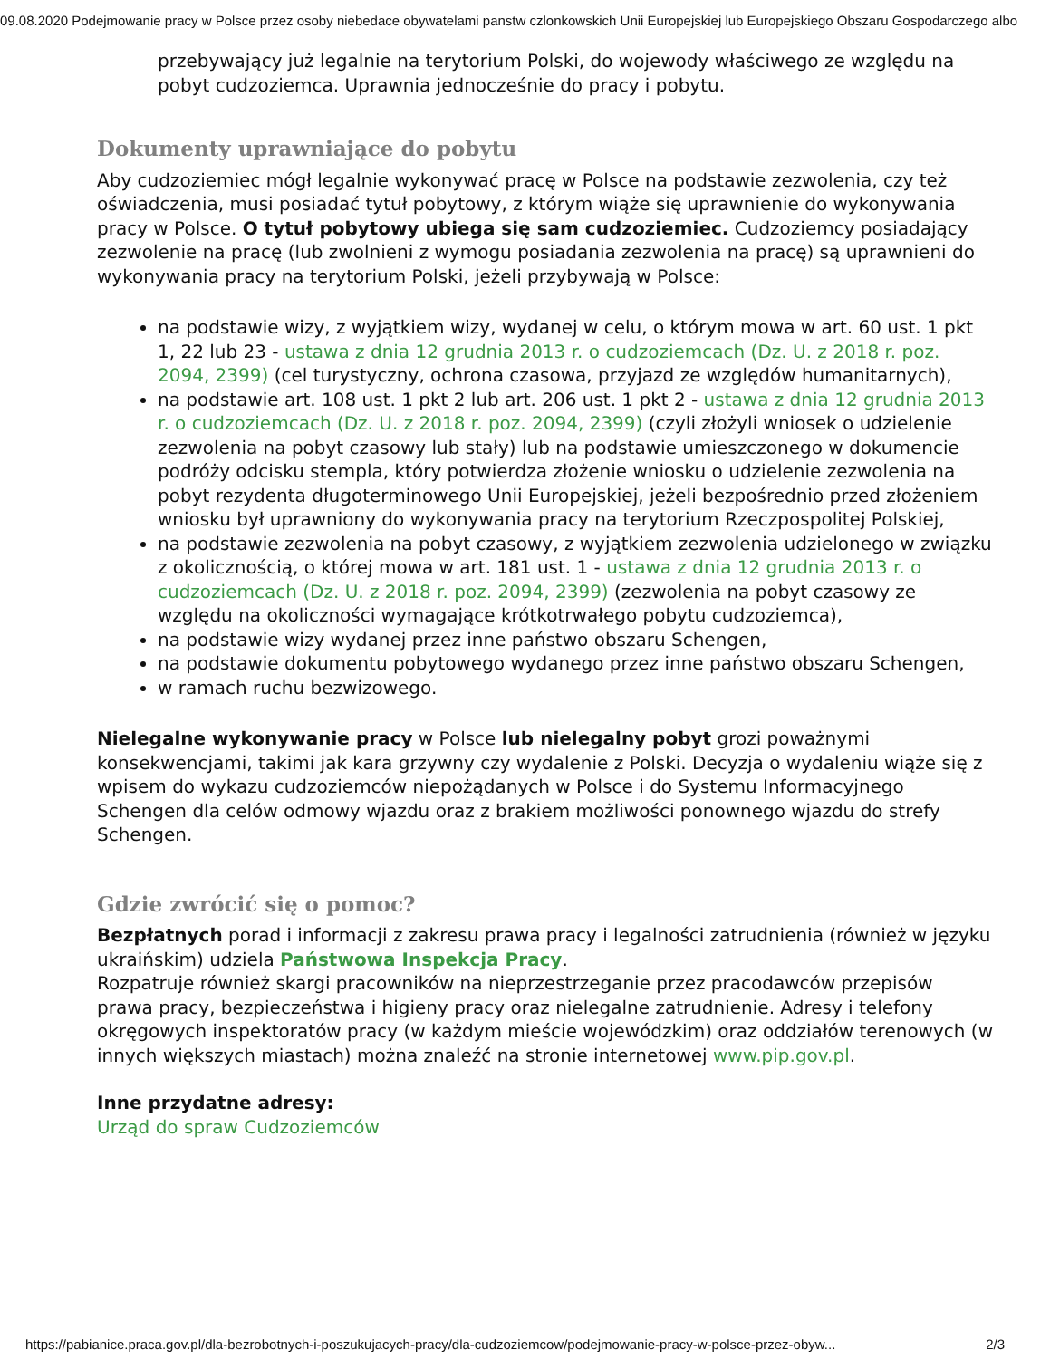09.08.2020 Podejmowanie pracy w Polsce przez osoby niebedace obywatelami panstw czlonkowskich Unii Europejskiej lub Europejskiego Obszaru Gospodarczego albo
przebywający już legalnie na terytorium Polski, do wojewody właściwego ze względu na pobyt cudzoziemca. Uprawnia jednocześnie do pracy i pobytu.
Dokumenty uprawniające do pobytu
Aby cudzoziemiec mógł legalnie wykonywać pracę w Polsce na podstawie zezwolenia, czy też oświadczenia, musi posiadać tytuł pobytowy, z którym wiąże się uprawnienie do wykonywania pracy w Polsce. O tytuł pobytowy ubiega się sam cudzoziemiec. Cudzoziemcy posiadający zezwolenie na pracę (lub zwolnieni z wymogu posiadania zezwolenia na pracę) są uprawnieni do wykonywania pracy na terytorium Polski, jeżeli przybywają w Polsce:
na podstawie wizy, z wyjątkiem wizy, wydanej w celu, o którym mowa w art. 60 ust. 1 pkt 1, 22 lub 23 - ustawa z dnia 12 grudnia 2013 r. o cudzoziemcach (Dz. U. z 2018 r. poz. 2094, 2399) (cel turystyczny, ochrona czasowa, przyjazd ze względów humanitarnych),
na podstawie art. 108 ust. 1 pkt 2 lub art. 206 ust. 1 pkt 2 - ustawa z dnia 12 grudnia 2013 r. o cudzoziemcach (Dz. U. z 2018 r. poz. 2094, 2399) (czyli złożyli wniosek o udzielenie zezwolenia na pobyt czasowy lub stały) lub na podstawie umieszczonego w dokumencie podróży odcisku stempla, który potwierdza złożenie wniosku o udzielenie zezwolenia na pobyt rezydenta długoterminowego Unii Europejskiej, jeżeli bezpośrednio przed złożeniem wniosku był uprawniony do wykonywania pracy na terytorium Rzeczpospolitej Polskiej,
na podstawie zezwolenia na pobyt czasowy, z wyjątkiem zezwolenia udzielonego w związku z okolicznością, o której mowa w art. 181 ust. 1 - ustawa z dnia 12 grudnia 2013 r. o cudzoziemcach (Dz. U. z 2018 r. poz. 2094, 2399) (zezwolenia na pobyt czasowy ze względu na okoliczności wymagające krótkotrwałego pobytu cudzoziemca),
na podstawie wizy wydanej przez inne państwo obszaru Schengen,
na podstawie dokumentu pobytowego wydanego przez inne państwo obszaru Schengen,
w ramach ruchu bezwizowego.
Nielegalne wykonywanie pracy w Polsce lub nielegalny pobyt grozi poważnymi konsekwencjami, takimi jak kara grzywny czy wydalenie z Polski. Decyzja o wydaleniu wiąże się z wpisem do wykazu cudzoziemców niepożądanych w Polsce i do Systemu Informacyjnego Schengen dla celów odmowy wjazdu oraz z brakiem możliwości ponownego wjazdu do strefy Schengen.
Gdzie zwrócić się o pomoc?
Bezpłatnych porad i informacji z zakresu prawa pracy i legalności zatrudnienia (również w języku ukraińskim) udziela Państwowa Inspekcja Pracy.
Rozpatruje również skargi pracowników na nieprzestrzeganie przez pracodawców przepisów prawa pracy, bezpieczeństwa i higieny pracy oraz nielegalne zatrudnienie. Adresy i telefony okręgowych inspektoratów pracy (w każdym mieście wojewódzkim) oraz oddziałów terenowych (w innych większych miastach) można znaleźć na stronie internetowej www.pip.gov.pl.
Inne przydatne adresy:
Urząd do spraw Cudzoziemców
https://pabianice.praca.gov.pl/dla-bezrobotnych-i-poszukujacych-pracy/dla-cudzoziemcow/podejmowanie-pracy-w-polsce-przez-obyw... 2/3